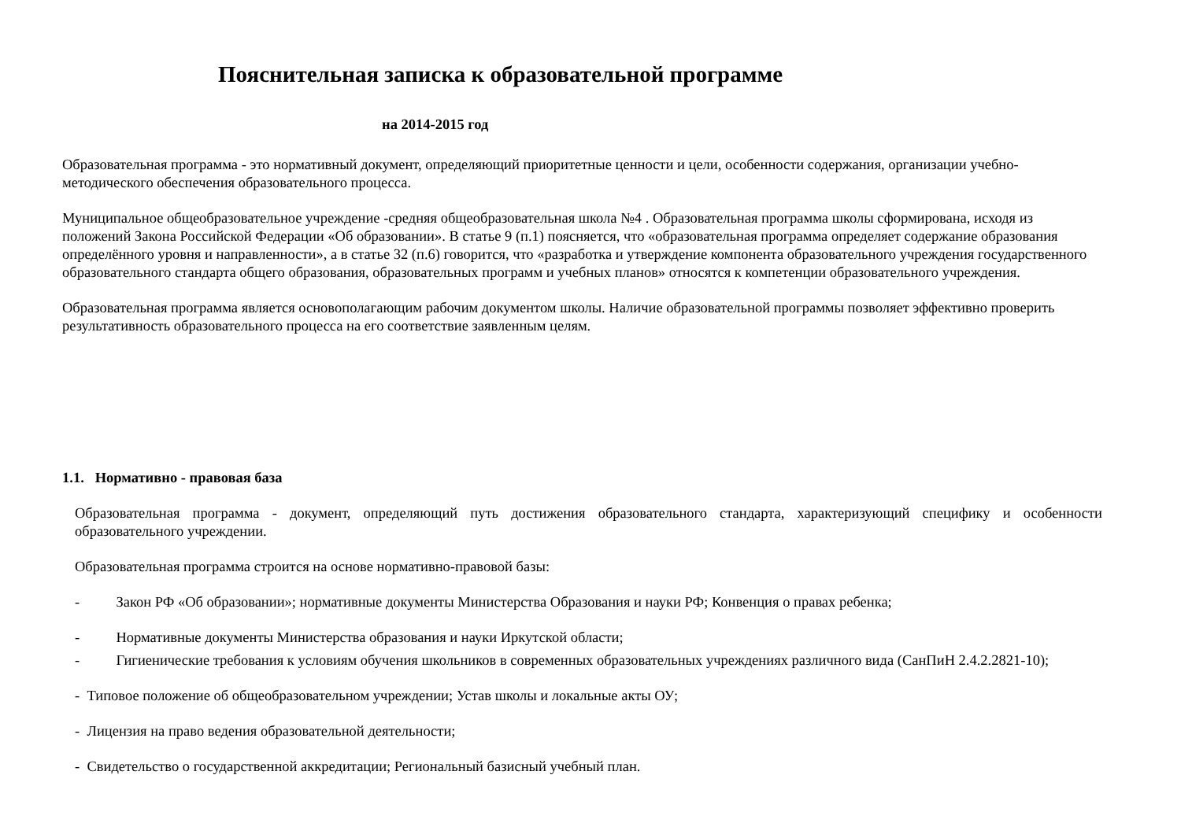Пояснительная записка к образовательной программе
на 2014-2015 год
Образовательная программа - это нормативный документ, определяющий приоритетные ценности и цели, особенности содержания, организации учебно-методического обеспечения образовательного процесса.
Муниципальное общеобразовательное учреждение -средняя общеобразовательная школа №4 . Образовательная программа школы сформирована, исходя из положений Закона Российской Федерации «Об образовании». В статье 9 (п.1) поясняется, что «образовательная программа определяет содержание образования определённого уровня и направленности», а в статье 32 (п.6) говорится, что «разработка и утверждение компонента образовательного учреждения государственного образовательного стандарта общего образования, образовательных программ и учебных планов» относятся к компетенции образовательного учреждения.
Образовательная программа является основополагающим рабочим документом школы. Наличие образовательной программы позволяет эффективно проверить результативность образовательного процесса на его соответствие заявленным целям.
1.1. Нормативно - правовая база
Образовательная программа - документ, определяющий путь достижения образовательного стандарта, характеризующий специфику и особенности образовательного учреждении.
Образовательная программа строится на основе нормативно-правовой базы:
- Закон РФ «Об образовании»; нормативные документы Министерства Образования и науки РФ; Конвенция о правах ребенка;
- Нормативные документы Министерства образования и науки Иркутской области;
- Гигиенические требования к условиям обучения школьников в современных образовательных учреждениях различного вида (СанПиН 2.4.2.2821-10);
- Типовое положение об общеобразовательном учреждении; Устав школы и локальные акты ОУ;
- Лицензия на право ведения образовательной деятельности;
- Свидетельство о государственной аккредитации; Региональный базисный учебный план.